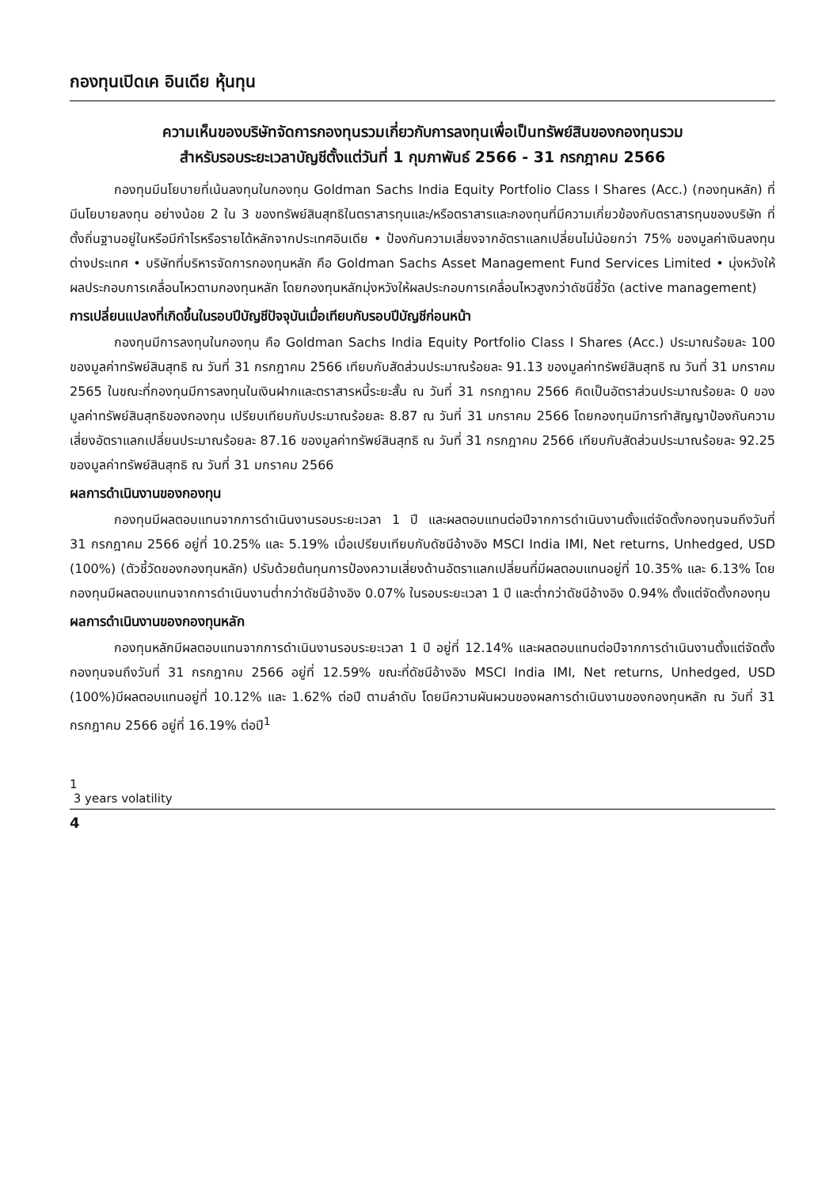กองทุนเปิดเค อินเดีย หุ้นทุน
ความเห็นของบริษัทจัดการกองทุนรวมเกี่ยวกับการลงทุนเพื่อเป็นทรัพย์สินของกองทุนรวม
สำหรับรอบระยะเวลาบัญชีตั้งแต่วันที่ 1 กุมภาพันธ์ 2566 - 31 กรกฎาคม 2566
กองทุนมีนโยบายที่เน้นลงทุนในกองทุน Goldman Sachs India Equity Portfolio Class I Shares (Acc.) (กองทุนหลัก) ที่มีนโยบายลงทุน อย่างน้อย 2 ใน 3 ของทรัพย์สินสุทธิในตราสารทุนและ/หรือตราสารและกองทุนที่มีความเกี่ยวข้องกับตราสารทุนของบริษัท ที่ตั้งถิ่นฐานอยู่ในหรือมีกำไรหรือรายได้หลักจากประเทศอินเดีย • ป้องกันความเสี่ยงจากอัตราแลกเปลี่ยนไม่น้อยกว่า 75% ของมูลค่าเงินลงทุนต่างประเทศ • บริษัทที่บริหารจัดการกองทุนหลัก คือ Goldman Sachs Asset Management Fund Services Limited • มุ่งหวังให้ผลประกอบการเคลื่อนไหวตามกองทุนหลัก โดยกองทุนหลักมุ่งหวังให้ผลประกอบการเคลื่อนไหวสูงกว่าดัชนีชี้วัด (active management)
การเปลี่ยนแปลงที่เกิดขึ้นในรอบปีบัญชีปัจจุบันเมื่อเทียบกับรอบปีบัญชีก่อนหน้า
กองทุนมีการลงทุนในกองทุน คือ Goldman Sachs India Equity Portfolio Class I Shares (Acc.) ประมาณร้อยละ 100 ของมูลค่าทรัพย์สินสุทธิ ณ วันที่ 31 กรกฎาคม 2566 เทียบกับสัดส่วนประมาณร้อยละ 91.13 ของมูลค่าทรัพย์สินสุทธิ ณ วันที่ 31 มกราคม 2565 ในขณะที่กองทุนมีการลงทุนในเงินฝากและตราสารหนี้ระยะสั้น ณ วันที่ 31 กรกฎาคม 2566 คิดเป็นอัตราส่วนประมาณร้อยละ 0 ของมูลค่าทรัพย์สินสุทธิของกองทุน เปรียบเทียบกับประมาณร้อยละ 8.87 ณ วันที่ 31 มกราคม 2566 โดยกองทุนมีการทำสัญญาป้องกันความเสี่ยงอัตราแลกเปลี่ยนประมาณร้อยละ 87.16 ของมูลค่าทรัพย์สินสุทธิ ณ วันที่ 31 กรกฎาคม 2566 เทียบกับสัดส่วนประมาณร้อยละ 92.25 ของมูลค่าทรัพย์สินสุทธิ ณ วันที่ 31 มกราคม 2566
ผลการดำเนินงานของกองทุน
กองทุนมีผลตอบแทนจากการดำเนินงานรอบระยะเวลา 1 ปี และผลตอบแทนต่อปีจากการดำเนินงานตั้งแต่จัดตั้งกองทุนจนถึงวันที่ 31 กรกฎาคม 2566 อยู่ที่ 10.25% และ 5.19% เมื่อเปรียบเทียบกับดัชนีอ้างอิง MSCI India IMI, Net returns, Unhedged, USD (100%) (ตัวชี้วัดของกองทุนหลัก) ปรับด้วยต้นทุนการป้องความเสี่ยงด้านอัตราแลกเปลี่ยนที่มีผลตอบแทนอยู่ที่ 10.35% และ 6.13% โดยกองทุนมีผลตอบแทนจากการดำเนินงานต่ำกว่าดัชนีอ้างอิง 0.07% ในรอบระยะเวลา 1 ปี และต่ำกว่าดัชนีอ้างอิง 0.94% ตั้งแต่จัดตั้งกองทุน
ผลการดำเนินงานของกองทุนหลัก
กองทุนหลักมีผลตอบแทนจากการดำเนินงานรอบระยะเวลา 1 ปี อยู่ที่ 12.14% และผลตอบแทนต่อปีจากการดำเนินงานตั้งแต่จัดตั้งกองทุนจนถึงวันที่ 31 กรกฎาคม 2566 อยู่ที่ 12.59% ขณะที่ดัชนีอ้างอิง MSCI India IMI, Net returns, Unhedged, USD (100%)มีผลตอบแทนอยู่ที่ 10.12% และ 1.62% ต่อปี ตามลำดับ โดยมีความผันผวนของผลการดำเนินงานของกองทุนหลัก ณ วันที่ 31 กรกฎาคม 2566 อยู่ที่ 16.19% ต่อปี<sup>1</sup>
1
3 years volatility
4